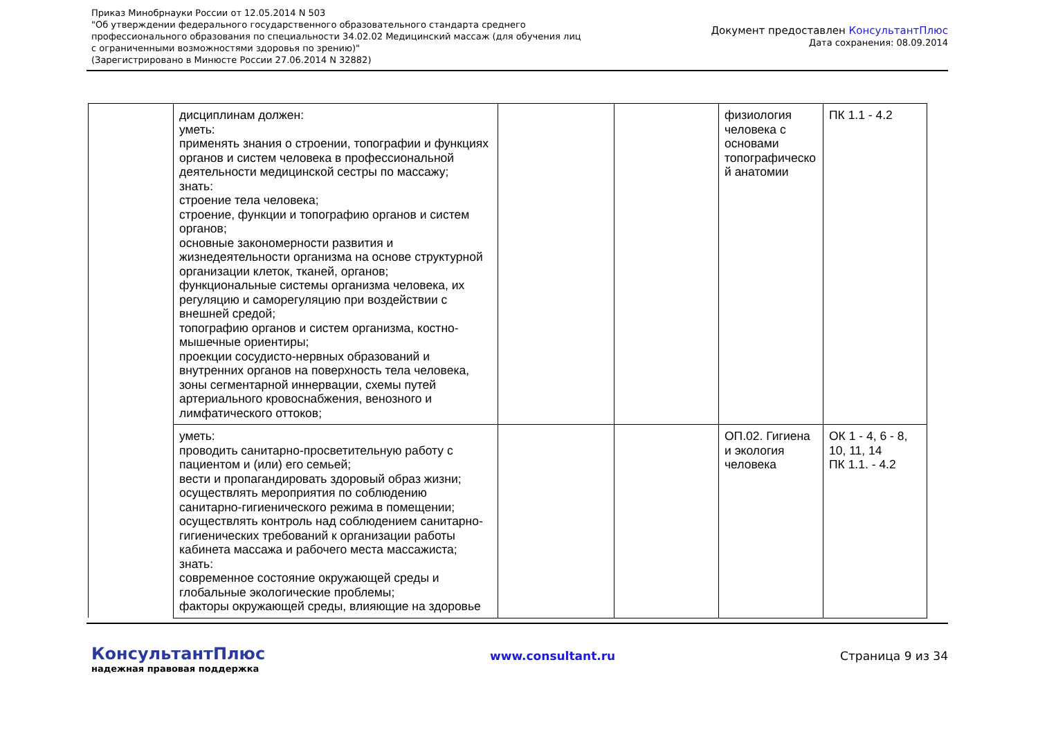Приказ Минобрнауки России от 12.05.2014 N 503
"Об утверждении федерального государственного образовательного стандарта среднего
профессионального образования по специальности 34.02.02 Медицинский массаж (для обучения лиц
с ограниченными возможностями здоровья по зрению)"
(Зарегистрировано в Минюсте России 27.06.2014 N 32882)
Документ предоставлен КонсультантПлюс
Дата сохранения: 08.09.2014
| | дисциплинам должен: уметь: применять знания о строении, топографии и функциях органов и систем человека в профессиональной деятельности медицинской сестры по массажу; знать: строение тела человека; строение, функции и топографию органов и систем органов; основные закономерности развития и жизнедеятельности организма на основе структурной организации клеток, тканей, органов; функциональные системы организма человека, их регуляцию и саморегуляцию при воздействии с внешней средой; топографию органов и систем организма, костно-мышечные ориентиры; проекции сосудисто-нервных образований и внутренних органов на поверхность тела человека, зоны сегментарной иннервации, схемы путей артериального кровоснабжения, венозного и лимфатического оттоков; | | | физиология человека с основами топографическо й анатомии | ПК 1.1 - 4.2 |
| | уметь: проводить санитарно-просветительную работу с пациентом и (или) его семьей; вести и пропагандировать здоровый образ жизни; осуществлять мероприятия по соблюдению санитарно-гигиенического режима в помещении; осуществлять контроль над соблюдением санитарно-гигиенических требований к организации работы кабинета массажа и рабочего места массажиста; знать: современное состояние окружающей среды и глобальные экологические проблемы; факторы окружающей среды, влияющие на здоровье | | | ОП.02. Гигиена и экология человека | ОК 1 - 4, 6 - 8, 10, 11, 14 ПК 1.1. - 4.2 |
КонсультантПлюс
надежная правовая поддержка
www.consultant.ru Страница 9 из 34